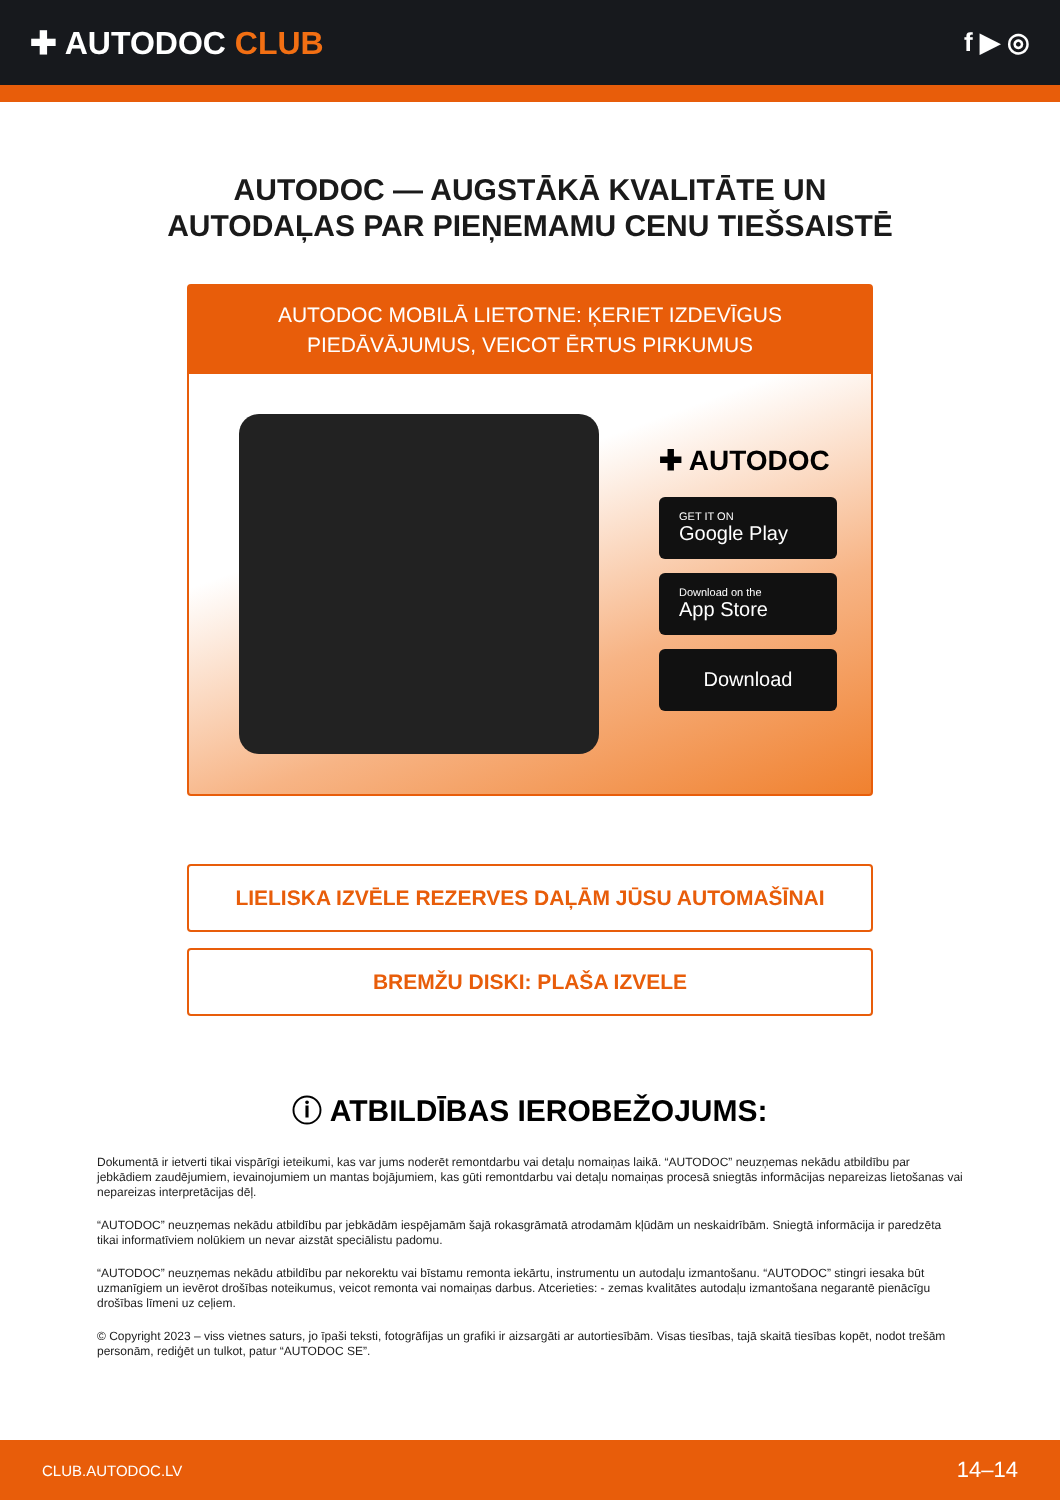✚ AUTODOC CLUB
f ▶ ◎
AUTODOC — AUGSTĀKĀ KVALITĀTE UN
AUTODAĻAS PAR PIEŅEMAMU CENU TIEŠSAISTĒ
AUTODOC MOBILĀ LIETOTNE: ĶERIET IZDEVĪGUS PIEDĀVĀJUMUS, VEICOT ĒRTUS PIRKUMUS
✚ AUTODOC
GET IT ON
Google Play
Download on the
App Store
Download
LIELISKA IZVĒLE REZERVES DAĻĀM JŪSU AUTOMAŠĪNAI
BREMŽU DISKI: PLAŠA IZVELE
ⓘ ATBILDĪBAS IEROBEŽOJUMS:
Dokumentā ir ietverti tikai vispārīgi ieteikumi, kas var jums noderēt remontdarbu vai detaļu nomaiņas laikā. “AUTODOC” neuzņemas nekādu atbildību par jebkādiem zaudējumiem, ievainojumiem un mantas bojājumiem, kas gūti remontdarbu vai detaļu nomaiņas procesā sniegtās informācijas nepareizas lietošanas vai nepareizas interpretācijas dēļ.
“AUTODOC” neuzņemas nekādu atbildību par jebkādām iespējamām šajā rokasgrāmatā atrodamām kļūdām un neskaidrībām. Sniegtā informācija ir paredzēta tikai informatīviem nolūkiem un nevar aizstāt speciālistu padomu.
“AUTODOC” neuzņemas nekādu atbildību par nekorektu vai bīstamu remonta iekārtu, instrumentu un autodaļu izmantošanu. “AUTODOC” stingri iesaka būt uzmanīgiem un ievērot drošības noteikumus, veicot remonta vai nomaiņas darbus. Atcerieties: - zemas kvalitātes autodaļu izmantošana negarantē pienācīgu drošības līmeni uz ceļiem.
© Copyright 2023 – viss vietnes saturs, jo īpaši teksti, fotogrāfijas un grafiki ir aizsargāti ar autortiesībām. Visas tiesības, tajā skaitā tiesības kopēt, nodot trešām personām, rediģēt un tulkot, patur “AUTODOC SE”.
CLUB.AUTODOC.LV 14–14